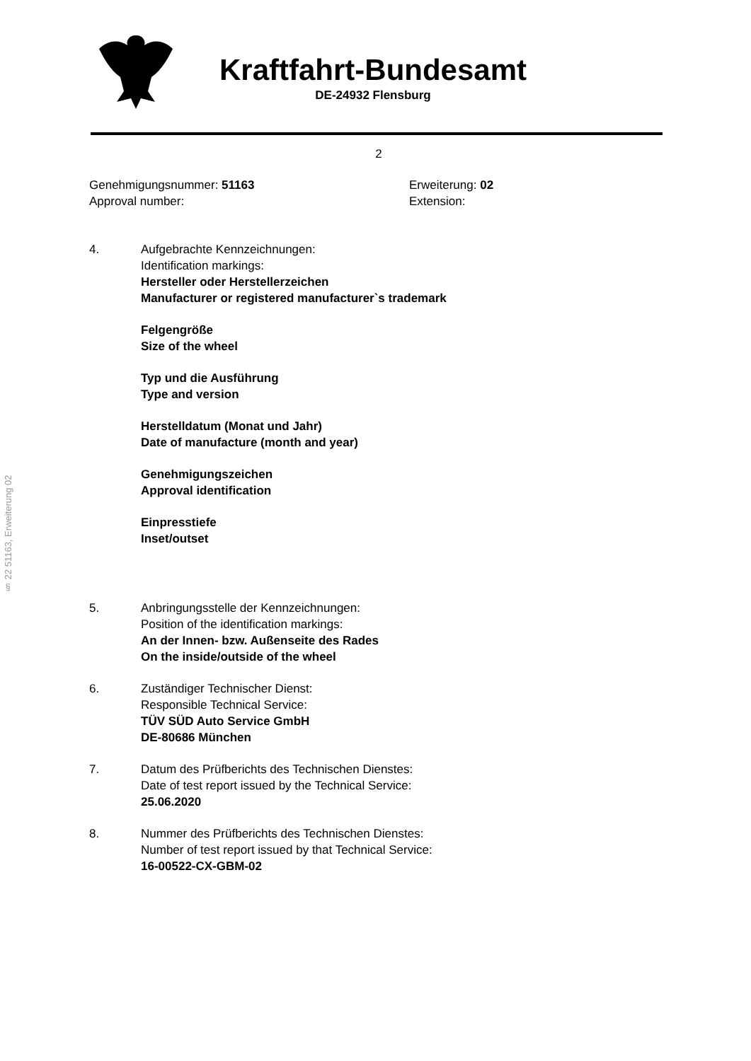Kraftfahrt-Bundesamt
DE-24932 Flensburg
2
Genehmigungsnummer: 51163
Approval number:
Erweiterung: 02
Extension:
4. Aufgebrachte Kennzeichnungen:
Identification markings:
Hersteller oder Herstellerzeichen
Manufacturer or registered manufacturer`s trademark
Felgengröße
Size of the wheel
Typ und die Ausführung
Type and version
Herstelldatum (Monat und Jahr)
Date of manufacture (month and year)
Genehmigungszeichen
Approval identification
Einpresstiefe
Inset/outset
5. Anbringungsstelle der Kennzeichnungen:
Position of the identification markings:
An der Innen- bzw. Außenseite des Rades
On the inside/outside of the wheel
6. Zuständiger Technischer Dienst:
Responsible Technical Service:
TÜV SÜD Auto Service GmbH
DE-80686 München
7. Datum des Prüfberichts des Technischen Dienstes:
Date of test report issued by the Technical Service:
25.06.2020
8. Nummer des Prüfberichts des Technischen Dienstes:
Number of test report issued by that Technical Service:
16-00522-CX-GBM-02
§ 22 51163, Erweiterung 02